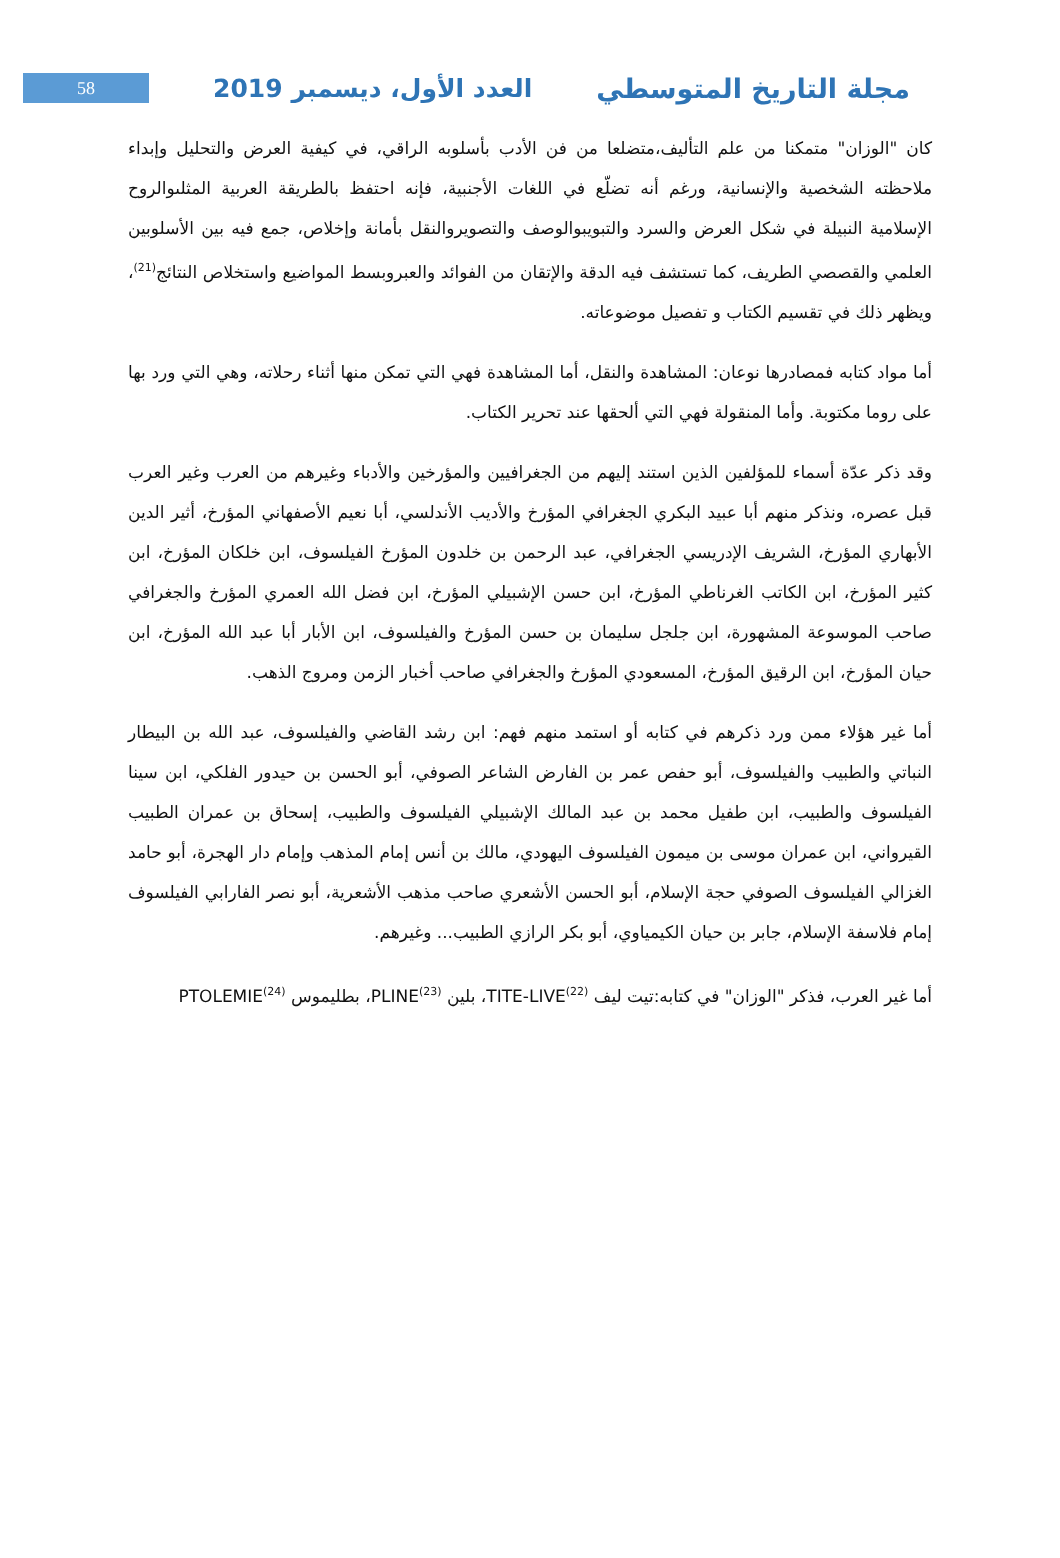58
العدد الأول، ديسمبر 2019 مجلة التاريخ المتوسطي
كان "الوزان" متمكنا من علم التأليف،متضلعا من فن الأدب بأسلوبه الراقي، في كيفية العرض والتحليل وإبداء ملاحظته الشخصية والإنسانية، ورغم أنه تضلّع في اللغات الأجنبية، فإنه احتفظ بالطريقة العربية المثلىوالروح الإسلامية النبيلة في شكل العرض والسرد والتبويبوالوصف والتصويروالنقل بأمانة وإخلاص، جمع فيه بين الأسلوبين العلمي والقصصي الطريف، كما تستشف فيه الدقة والإتقان من الفوائد والعبروبسط المواضيع واستخلاص النتائج<sup>(21)</sup>، ويظهر ذلك في تقسيم الكتاب و تفصيل موضوعاته.
أما مواد كتابه فمصادرها نوعان: المشاهدة والنقل، أما المشاهدة فهي التي تمكن منها أثناء رحلاته، وهي التي ورد بها على روما مكتوبة. وأما المنقولة فهي التي ألحقها عند تحرير الكتاب.
وقد ذكر عدّة أسماء للمؤلفين الذين استند إليهم من الجغرافيين والمؤرخين والأدباء وغيرهم من العرب وغير العرب قبل عصره، ونذكر منهم أبا عبيد البكري الجغرافي المؤرخ والأديب الأندلسي، أبا نعيم الأصفهاني المؤرخ، أثير الدين الأبهاري المؤرخ، الشريف الإدريسي الجغرافي، عبد الرحمن بن خلدون المؤرخ الفيلسوف، ابن خلكان المؤرخ، ابن كثير المؤرخ، ابن الكاتب الغرناطي المؤرخ، ابن حسن الإشبيلي المؤرخ، ابن فضل الله العمري المؤرخ والجغرافي صاحب الموسوعة المشهورة، ابن جلجل سليمان بن حسن المؤرخ والفيلسوف، ابن الأبار أبا عبد الله المؤرخ، ابن حيان المؤرخ، ابن الرقيق المؤرخ، المسعودي المؤرخ والجغرافي صاحب أخبار الزمن ومروج الذهب.
أما غير هؤلاء ممن ورد ذكرهم في كتابه أو استمد منهم فهم: ابن رشد القاضي والفيلسوف، عبد الله بن البيطار النباتي والطبيب والفيلسوف، أبو حفص عمر بن الفارض الشاعر الصوفي، أبو الحسن بن حيدور الفلكي، ابن سينا الفيلسوف والطبيب، ابن طفيل محمد بن عبد المالك الإشبيلي الفيلسوف والطبيب، إسحاق بن عمران الطبيب القيرواني، ابن عمران موسى بن ميمون الفيلسوف اليهودي، مالك بن أنس إمام المذهب وإمام دار الهجرة، أبو حامد الغزالي الفيلسوف الصوفي حجة الإسلام، أبو الحسن الأشعري صاحب مذهب الأشعرية، أبو نصر الفارابي الفيلسوف إمام فلاسفة الإسلام، جابر بن حيان الكيمياوي، أبو بكر الرازي الطبيب... وغيرهم.
أما غير العرب، فذكر "الوزان" في كتابه:تيت ليف TITE-LIVE<sup>(22)</sup>، بلين PLINE<sup>(23)</sup>، بطليموس PTOLEMIE<sup>(24)</sup>